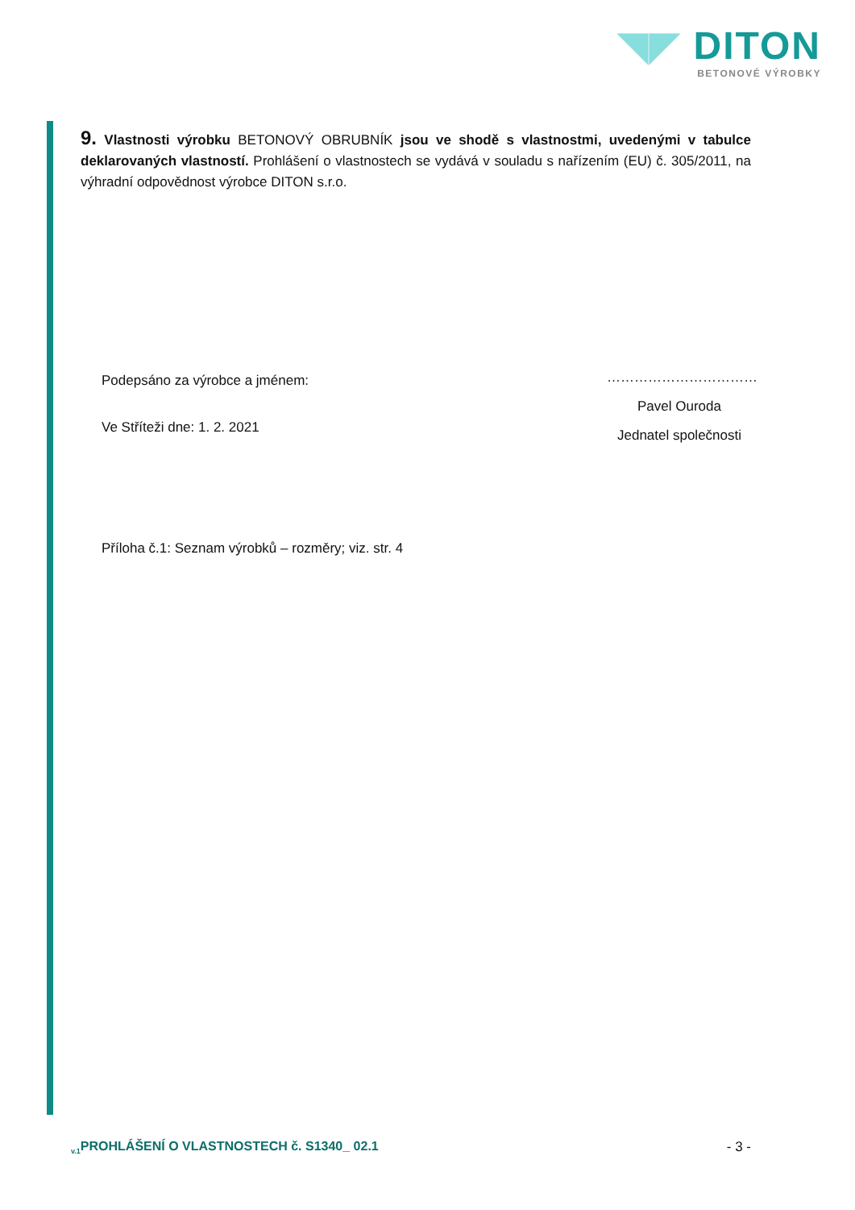◥◤ DITON
BETONOVÉ VÝROBKY
9. Vlastnosti výrobku BETONOVÝ OBRUBNÍK jsou ve shodě s vlastnostmi, uvedenými v tabulce deklarovaných vlastností. Prohlášení o vlastnostech se vydává v souladu s nařízením (EU) č. 305/2011, na výhradní odpovědnost výrobce DITON s.r.o.
Podepsáno za výrobce a jménem:
Ve Stříteži dne: 1. 2. 2021
Příloha č.1: Seznam výrobků – rozměry; viz. str. 4
……………………………
Pavel Ouroda
Jednatel společnosti
<sub>v.1</sub>PROHLÁŠENÍ O VLASTNOSTECH č. S1340_ 02.1 - 3 -